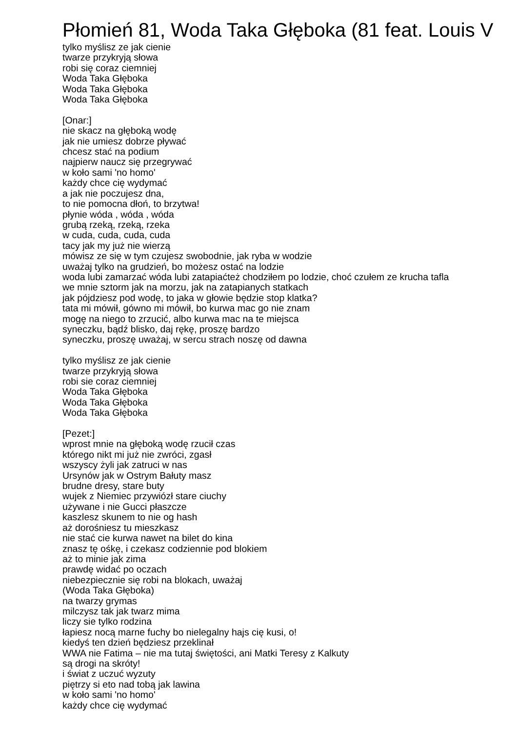Płomień 81, Woda Taka Głęboka (81 feat. Louis V
tylko myślisz ze jak cienie twarze przykryją słowa robi się coraz ciemniej Woda Taka Głęboka Woda Taka Głęboka Woda Taka Głęboka [Onar:] nie skacz na głęboką wodę jak nie umiesz dobrze pływać chcesz stać na podium najpierw naucz się przegrywać w koło sami 'no homo' każdy chce cię wydymać a jak nie poczujesz dna, to nie pomocna dłoń, to brzytwa! płynie wóda , wóda , wóda grubą rzeką, rzeką, rzeka w cuda, cuda, cuda, cuda tacy jak my już nie wierzą mówisz ze się w tym czujesz swobodnie, jak ryba w wodzie uważaj tylko na grudzień, bo możesz ostać na lodzie woda lubi zamarzać wóda lubi zatapiaćteż chodziłem po lodzie, choć czułem ze krucha tafla we mnie sztorm jak na morzu, jak na zatapianych statkach jak pójdziesz pod wodę, to jaka w głowie będzie stop klatka? tata mi mówił, gówno mi mówił, bo kurwa mac go nie znam mogę na niego to zrzucić, albo kurwa mac na te miejsca syneczku, bądź blisko, daj rękę, proszę bardzo syneczku, proszę uważaj, w sercu strach noszę od dawna tylko myślisz ze jak cienie twarze przykryją słowa robi sie coraz ciemniej Woda Taka Głęboka Woda Taka Głęboka Woda Taka Głęboka [Pezet:] wprost mnie na głęboką wodę rzucił czas którego nikt mi już nie zwróci, zgasł wszyscy żyli jak zatruci w nas Ursynów jak w Ostrym Bałuty masz brudne dresy, stare buty wujek z Niemiec przywiózł stare ciuchy używane i nie Gucci płaszcze kaszlesz skunem to nie og hash aż dorośniesz tu mieszkasz nie stać cie kurwa nawet na bilet do kina znasz tę ośkę, i czekasz codziennie pod blokiem aż to minie jak zima prawdę widać po oczach niebezpiecznie się robi na blokach, uważaj (Woda Taka Głęboka) na twarzy grymas milczysz tak jak twarz mima liczy sie tylko rodzina łapiesz nocą marne fuchy bo nielegalny hajs cię kusi, o! kiedyś ten dzień będziesz przeklinał WWA nie Fatima – nie ma tutaj świętości, ani Matki Teresy z Kalkuty są drogi na skróty! i świat z uczuć wyzuty piętrzy si eto nad tobą jak lawina w koło sami 'no homo' każdy chce cię wydymać